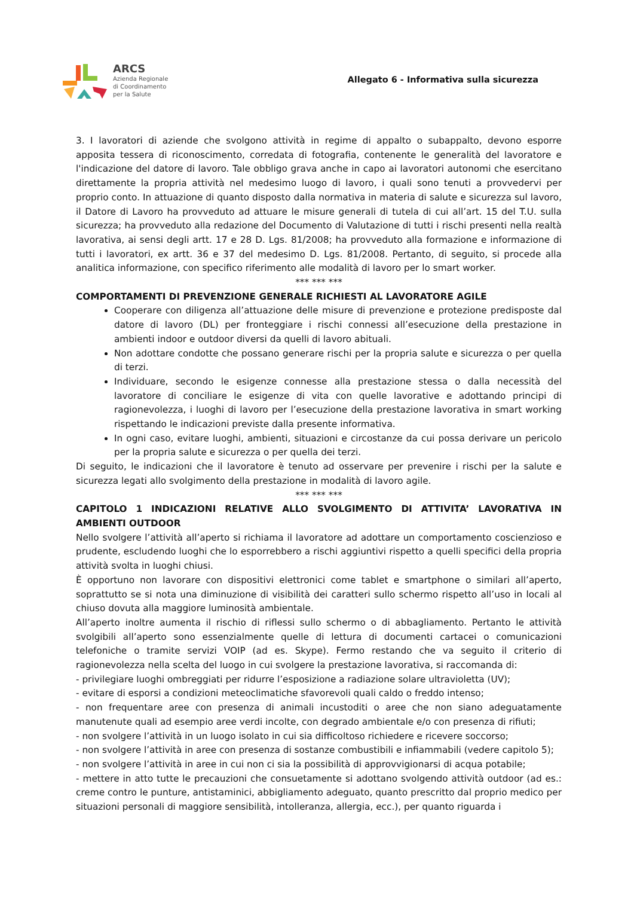ARCS
Azienda Regionale
di Coordinamento
per la Salute
Allegato 6 - Informativa sulla sicurezza
3. I lavoratori di aziende che svolgono attività in regime di appalto o subappalto, devono esporre apposita tessera di riconoscimento, corredata di fotografia, contenente le generalità del lavoratore e l'indicazione del datore di lavoro. Tale obbligo grava anche in capo ai lavoratori autonomi che esercitano direttamente la propria attività nel medesimo luogo di lavoro, i quali sono tenuti a provvedervi per proprio conto. In attuazione di quanto disposto dalla normativa in materia di salute e sicurezza sul lavoro, il Datore di Lavoro ha provveduto ad attuare le misure generali di tutela di cui all’art. 15 del T.U. sulla sicurezza; ha provveduto alla redazione del Documento di Valutazione di tutti i rischi presenti nella realtà lavorativa, ai sensi degli artt. 17 e 28 D. Lgs. 81/2008; ha provveduto alla formazione e informazione di tutti i lavoratori, ex artt. 36 e 37 del medesimo D. Lgs. 81/2008. Pertanto, di seguito, si procede alla analitica informazione, con specifico riferimento alle modalità di lavoro per lo smart worker.
*** *** ***
COMPORTAMENTI DI PREVENZIONE GENERALE RICHIESTI AL LAVORATORE AGILE
Cooperare con diligenza all’attuazione delle misure di prevenzione e protezione predisposte dal datore di lavoro (DL) per fronteggiare i rischi connessi all’esecuzione della prestazione in ambienti indoor e outdoor diversi da quelli di lavoro abituali.
Non adottare condotte che possano generare rischi per la propria salute e sicurezza o per quella di terzi.
Individuare, secondo le esigenze connesse alla prestazione stessa o dalla necessità del lavoratore di conciliare le esigenze di vita con quelle lavorative e adottando principi di ragionevolezza, i luoghi di lavoro per l’esecuzione della prestazione lavorativa in smart working rispettando le indicazioni previste dalla presente informativa.
In ogni caso, evitare luoghi, ambienti, situazioni e circostanze da cui possa derivare un pericolo per la propria salute e sicurezza o per quella dei terzi.
Di seguito, le indicazioni che il lavoratore è tenuto ad osservare per prevenire i rischi per la salute e sicurezza legati allo svolgimento della prestazione in modalità di lavoro agile.
*** *** ***
CAPITOLO 1 INDICAZIONI RELATIVE ALLO SVOLGIMENTO DI ATTIVITA’ LAVORATIVA IN AMBIENTI OUTDOOR
Nello svolgere l’attività all’aperto si richiama il lavoratore ad adottare un comportamento coscienzioso e prudente, escludendo luoghi che lo esporrebbero a rischi aggiuntivi rispetto a quelli specifici della propria attività svolta in luoghi chiusi.
È opportuno non lavorare con dispositivi elettronici come tablet e smartphone o similari all’aperto, soprattutto se si nota una diminuzione di visibilità dei caratteri sullo schermo rispetto all’uso in locali al chiuso dovuta alla maggiore luminosità ambientale.
All’aperto inoltre aumenta il rischio di riflessi sullo schermo o di abbagliamento. Pertanto le attività svolgibili all’aperto sono essenzialmente quelle di lettura di documenti cartacei o comunicazioni telefoniche o tramite servizi VOIP (ad es. Skype). Fermo restando che va seguito il criterio di ragionevolezza nella scelta del luogo in cui svolgere la prestazione lavorativa, si raccomanda di:
- privilegiare luoghi ombreggiati per ridurre l’esposizione a radiazione solare ultravioletta (UV);
- evitare di esporsi a condizioni meteoclimatiche sfavorevoli quali caldo o freddo intenso;
- non frequentare aree con presenza di animali incustoditi o aree che non siano adeguatamente manutenute quali ad esempio aree verdi incolte, con degrado ambientale e/o con presenza di rifiuti;
- non svolgere l’attività in un luogo isolato in cui sia difficoltoso richiedere e ricevere soccorso;
- non svolgere l’attività in aree con presenza di sostanze combustibili e infiammabili (vedere capitolo 5);
- non svolgere l’attività in aree in cui non ci sia la possibilità di approvvigionarsi di acqua potabile;
- mettere in atto tutte le precauzioni che consuetamente si adottano svolgendo attività outdoor (ad es.: creme contro le punture, antistaminici, abbigliamento adeguato, quanto prescritto dal proprio medico per situazioni personali di maggiore sensibilità, intolleranza, allergia, ecc.), per quanto riguarda i